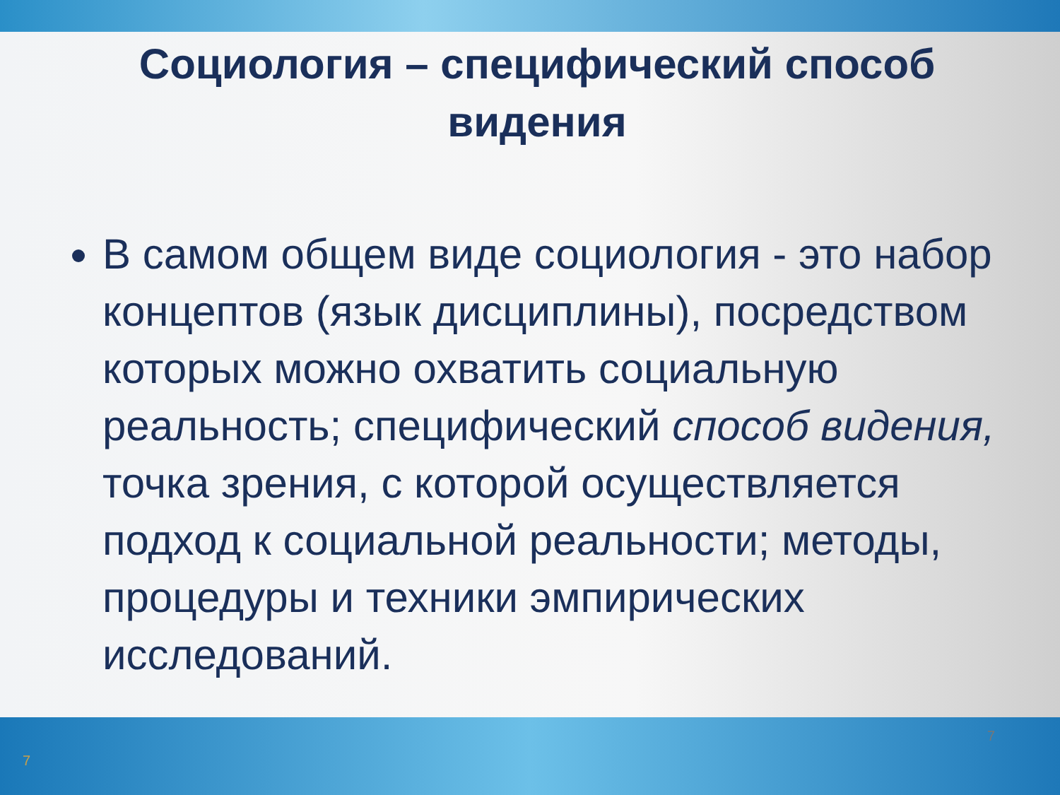Социология – специфический способ видения
В самом общем виде социология - это набор концептов (язык дисциплины), посредством которых можно охватить социальную реальность; специфический способ видения, точка зрения, с которой осуществляется подход к социальной реальности; методы, процедуры и техники эмпирических исследований.
7
7